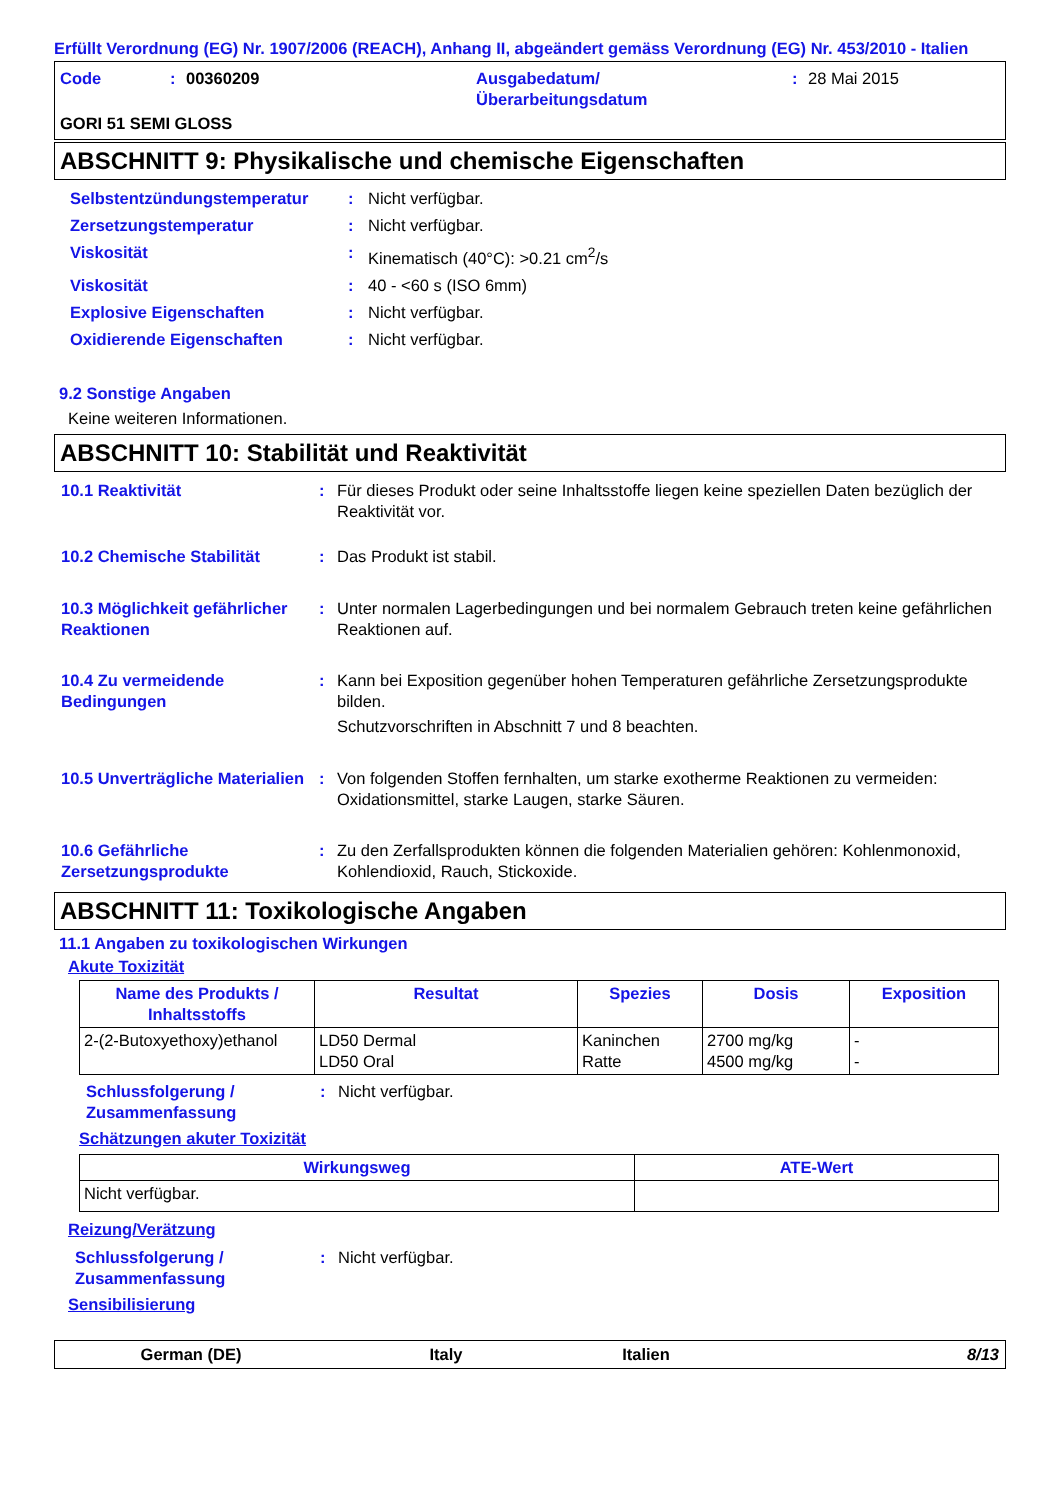Erfüllt Verordnung (EG) Nr. 1907/2006 (REACH), Anhang II, abgeändert gemäss Verordnung (EG) Nr. 453/2010 - Italien
Code: 00360209 Ausgabedatum/
Überarbeitungsdatum: 28 Mai 2015
GORI 51 SEMI GLOSS
ABSCHNITT 9: Physikalische und chemische Eigenschaften
| Selbstentzündungstemperatur | : | Nicht verfügbar. |
| Zersetzungstemperatur | : | Nicht verfügbar. |
| Viskosität | : | Kinematisch (40°C): >0.21 cm<sup>2</sup>/s |
| Viskosität | : | 40 - <60 s (ISO 6mm) |
| Explosive Eigenschaften | : | Nicht verfügbar. |
| Oxidierende Eigenschaften | : | Nicht verfügbar. |
9.2 Sonstige Angaben
Keine weiteren Informationen.
ABSCHNITT 10: Stabilität und Reaktivität
| 10.1 Reaktivität | : | Für dieses Produkt oder seine Inhaltsstoffe liegen keine speziellen Daten bezüglich der Reaktivität vor. |
| 10.2 Chemische Stabilität | : | Das Produkt ist stabil. |
| 10.3 Möglichkeit gefährlicher Reaktionen | : | Unter normalen Lagerbedingungen und bei normalem Gebrauch treten keine gefährlichen Reaktionen auf. |
| 10.4 Zu vermeidende Bedingungen | : | Kann bei Exposition gegenüber hohen Temperaturen gefährliche Zersetzungsprodukte bilden. Schutzvorschriften in Abschnitt 7 und 8 beachten. |
| 10.5 Unverträgliche Materialien | : | Von folgenden Stoffen fernhalten, um starke exotherme Reaktionen zu vermeiden: Oxidationsmittel, starke Laugen, starke Säuren. |
| 10.6 Gefährliche Zersetzungsprodukte | : | Zu den Zerfallsprodukten können die folgenden Materialien gehören: Kohlenmonoxid, Kohlendioxid, Rauch, Stickoxide. |
ABSCHNITT 11: Toxikologische Angaben
11.1 Angaben zu toxikologischen Wirkungen
Akute Toxizität
| Name des Produkts / Inhaltsstoffs | Resultat | Spezies | Dosis | Exposition |
| --- | --- | --- | --- | --- |
| 2-(2-Butoxyethoxy)ethanol | LD50 Dermal LD50 Oral | Kaninchen Ratte | 2700 mg/kg 4500 mg/kg | - - |
| Schlussfolgerung / Zusammenfassung | : | Nicht verfügbar. |
Schätzungen akuter Toxizität
| Wirkungsweg | ATE-Wert |
| --- | --- |
| Nicht verfügbar. | |
Reizung/Verätzung
| Schlussfolgerung / Zusammenfassung | : | Nicht verfügbar. |
Sensibilisierung
German (DE) Italy Italien 8/13